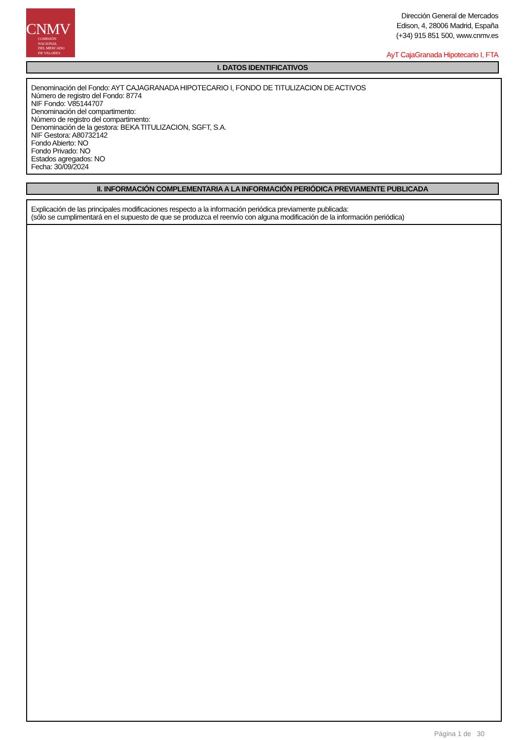CNMV
COMISIÓN
NACIONAL
DEL MERCADO
DE VALORES
Dirección General de Mercados
Edison, 4, 28006 Madrid, España
(+34) 915 851 500, www.cnmv.es
AyT CajaGranada Hipotecario I, FTA
I. DATOS IDENTIFICATIVOS
Denominación del Fondo: AYT CAJAGRANADA HIPOTECARIO I, FONDO DE TITULIZACION DE ACTIVOS
Número de registro del Fondo: 8774
NIF Fondo: V85144707
Denominación del compartimento:
Número de registro del compartimento:
Denominación de la gestora: BEKA TITULIZACION, SGFT, S.A.
NIF Gestora: A80732142
Fondo Abierto: NO
Fondo Privado: NO
Estados agregados: NO
Fecha: 30/09/2024
II. INFORMACIÓN COMPLEMENTARIA A LA INFORMACIÓN PERIÓDICA PREVIAMENTE PUBLICADA
Explicación de las principales modificaciones respecto a la información periódica previamente publicada:
(sólo se cumplimentará en el supuesto de que se produzca el reenvío con alguna modificación de la información periódica)
Página 1 de 30